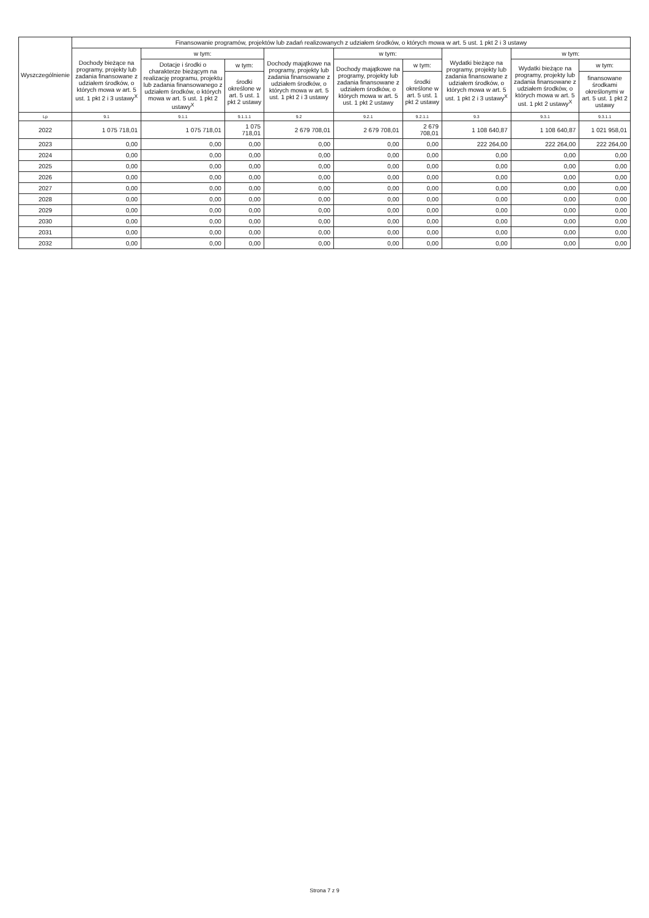| Wyszczególnienie | Finansowanie programów, projektów lub zadań realizowanych z udziałem środków, o których mowa w art. 5 ust. 1 pkt 2 i 3 ustawy | | | | | | | | |
| --- | --- | --- | --- | --- | --- | --- | --- | --- | --- |
| | Dochody bieżące na programy, projekty lub zadania finansowane z udziałem środków, o których mowa w art. 5 ust. 1 pkt 2 i 3 ustawy<sup>X</sup> | w tym: | | Dochody majątkowe na programy, projekty lub zadania finansowane z udziałem środków, o których mowa w art. 5 ust. 1 pkt 2 i 3 ustawy | w tym: | | Wydatki bieżące na programy, projekty lub zadania finansowane z udziałem środków, o których mowa w art. 5 ust. 1 pkt 2 i 3 ustawy<sup>X</sup> | w tym: | |
| | | Dotacje i środki o charakterze bieżącym na realizację programu, projektu lub zadania finansowanego z udziałem środków, o których mowa w art. 5 ust. 1 pkt 2 ustawy<sup>X</sup> | w tym: | | Dochody majątkowe na programy, projekty lub zadania finansowane z udziałem środków, o których mowa w art. 5 ust. 1 pkt 2 ustawy | w tym: | | Wydatki bieżące na programy, projekty lub zadania finansowane z udziałem środków, o których mowa w art. 5 ust. 1 pkt 2 ustawy<sup>X</sup> | w tym: |
| | | | środki określone w art. 5 ust. 1 pkt 2 ustawy | | | środki określone w art. 5 ust. 1 pkt 2 ustawy | | | finansowane środkami określonymi w art. 5 ust. 1 pkt 2 ustawy |
| Lp | 9.1 | 9.1.1 | 9.1.1.1 | 9.2 | 9.2.1 | 9.2.1.1 | 9.3 | 9.3.1 | 9.3.1.1 |
| 2022 | 1 075 718,01 | 1 075 718,01 | 1 075 718,01 | 2 679 708,01 | 2 679 708,01 | 2 679 708,01 | 1 108 640,87 | 1 108 640,87 | 1 021 958,01 |
| 2023 | 0,00 | 0,00 | 0,00 | 0,00 | 0,00 | 0,00 | 222 264,00 | 222 264,00 | 222 264,00 |
| 2024 | 0,00 | 0,00 | 0,00 | 0,00 | 0,00 | 0,00 | 0,00 | 0,00 | 0,00 |
| 2025 | 0,00 | 0,00 | 0,00 | 0,00 | 0,00 | 0,00 | 0,00 | 0,00 | 0,00 |
| 2026 | 0,00 | 0,00 | 0,00 | 0,00 | 0,00 | 0,00 | 0,00 | 0,00 | 0,00 |
| 2027 | 0,00 | 0,00 | 0,00 | 0,00 | 0,00 | 0,00 | 0,00 | 0,00 | 0,00 |
| 2028 | 0,00 | 0,00 | 0,00 | 0,00 | 0,00 | 0,00 | 0,00 | 0,00 | 0,00 |
| 2029 | 0,00 | 0,00 | 0,00 | 0,00 | 0,00 | 0,00 | 0,00 | 0,00 | 0,00 |
| 2030 | 0,00 | 0,00 | 0,00 | 0,00 | 0,00 | 0,00 | 0,00 | 0,00 | 0,00 |
| 2031 | 0,00 | 0,00 | 0,00 | 0,00 | 0,00 | 0,00 | 0,00 | 0,00 | 0,00 |
| 2032 | 0,00 | 0,00 | 0,00 | 0,00 | 0,00 | 0,00 | 0,00 | 0,00 | 0,00 |
Strona 7 z 9